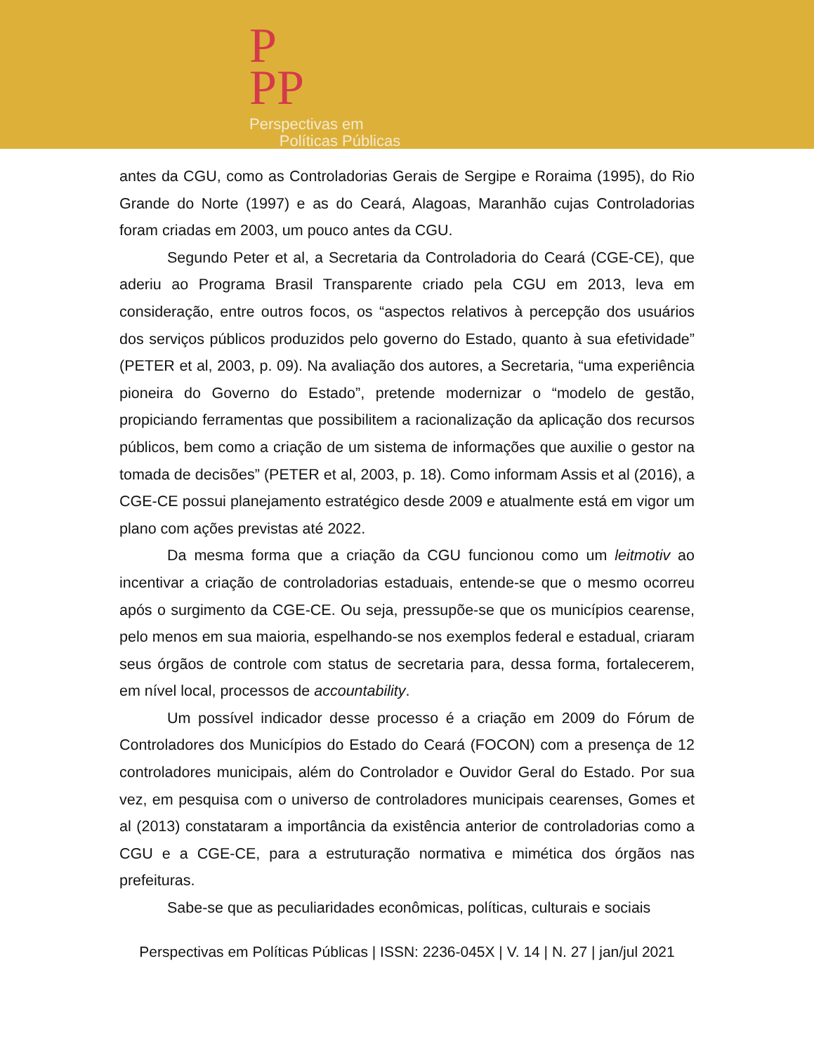P
PP
Perspectivas em
Políticas Públicas
antes da CGU, como as Controladorias Gerais de Sergipe e Roraima (1995), do Rio Grande do Norte (1997) e as do Ceará, Alagoas, Maranhão cujas Controladorias foram criadas em 2003, um pouco antes da CGU.
Segundo Peter et al, a Secretaria da Controladoria do Ceará (CGE-CE), que aderiu ao Programa Brasil Transparente criado pela CGU em 2013, leva em consideração, entre outros focos, os “aspectos relativos à percepção dos usuários dos serviços públicos produzidos pelo governo do Estado, quanto à sua efetividade” (PETER et al, 2003, p. 09). Na avaliação dos autores, a Secretaria, “uma experiência pioneira do Governo do Estado”, pretende modernizar o “modelo de gestão, propiciando ferramentas que possibilitem a racionalização da aplicação dos recursos públicos, bem como a criação de um sistema de informações que auxilie o gestor na tomada de decisões” (PETER et al, 2003, p. 18). Como informam Assis et al (2016), a CGE-CE possui planejamento estratégico desde 2009 e atualmente está em vigor um plano com ações previstas até 2022.
Da mesma forma que a criação da CGU funcionou como um leitmotiv ao incentivar a criação de controladorias estaduais, entende-se que o mesmo ocorreu após o surgimento da CGE-CE. Ou seja, pressupõe-se que os municípios cearense, pelo menos em sua maioria, espelhando-se nos exemplos federal e estadual, criaram seus órgãos de controle com status de secretaria para, dessa forma, fortalecerem, em nível local, processos de accountability.
Um possível indicador desse processo é a criação em 2009 do Fórum de Controladores dos Municípios do Estado do Ceará (FOCON) com a presença de 12 controladores municipais, além do Controlador e Ouvidor Geral do Estado. Por sua vez, em pesquisa com o universo de controladores municipais cearenses, Gomes et al (2013) constataram a importância da existência anterior de controladorias como a CGU e a CGE-CE, para a estruturação normativa e mimética dos órgãos nas prefeituras.
Sabe-se que as peculiaridades econômicas, políticas, culturais e sociais
Perspectivas em Políticas Públicas | ISSN: 2236-045X | V. 14 | N. 27 | jan/jul 2021